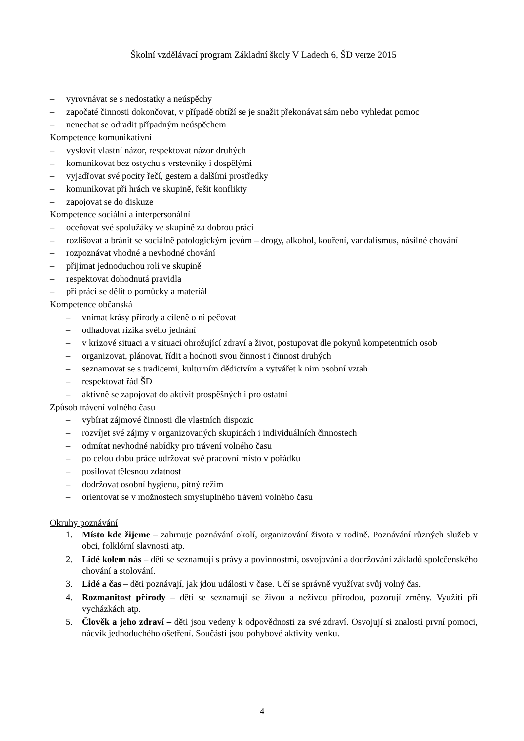Školní vzdělávací program Základní školy V Ladech 6, ŠD verze 2015
– vyrovnávat se s nedostatky a neúspěchy
– započaté činnosti dokončovat, v případě obtíží se je snažit překonávat sám nebo vyhledat pomoc
– nenechat se odradit případným neúspěchem
Kompetence komunikativní
– vyslovit vlastní názor, respektovat názor druhých
– komunikovat bez ostychu s vrstevníky i dospělými
– vyjadřovat své pocity řečí, gestem a dalšími prostředky
– komunikovat při hrách ve skupině, řešit konflikty
– zapojovat se do diskuze
Kompetence sociální a interpersonální
– oceňovat své spolužáky ve skupině za dobrou práci
– rozlišovat a bránit se sociálně patologickým jevům – drogy, alkohol, kouření, vandalismus, násilné chování
– rozpoznávat vhodné a nevhodné chování
– přijímat jednoduchou roli ve skupině
– respektovat dohodnutá pravidla
– při práci se dělit o pomůcky a materiál
Kompetence občanská
– vnímat krásy přírody a cíleně o ni pečovat
– odhadovat rizika svého jednání
– v krizové situaci a v situaci ohrožující zdraví a život, postupovat dle pokynů kompetentních osob
– organizovat, plánovat, řídit a hodnoti svou činnost i činnost druhých
– seznamovat se s tradicemi, kulturním dědictvím a vytvářet k nim osobní vztah
– respektovat řád ŠD
– aktivně se zapojovat do aktivit prospěšných i pro ostatní
Způsob trávení volného času
– vybírat zájmové činnosti dle vlastních dispozic
– rozvíjet své zájmy v organizovaných skupinách i individuálních činnostech
– odmítat nevhodné nabídky pro trávení volného času
– po celou dobu práce udržovat své pracovní místo v pořádku
– posilovat tělesnou zdatnost
– dodržovat osobní hygienu, pitný režim
– orientovat se v možnostech smysluplného trávení volného času
Okruhy poznávání
1. Místo kde žijeme – zahrnuje poznávání okolí, organizování života v rodině. Poznávání různých služeb v obci, folklórní slavnosti atp.
2. Lidé kolem nás – děti se seznamují s právy a povinnostmi, osvojování a dodržování základů společenského chování a stolování.
3. Lidé a čas – děti poznávají, jak jdou události v čase. Učí se správně využívat svůj volný čas.
4. Rozmanitost přírody – děti se seznamují se živou a neživou přírodou, pozorují změny. Využití při vycházkách atp.
5. Člověk a jeho zdraví – děti jsou vedeny k odpovědnosti za své zdraví. Osvojují si znalosti první pomoci, nácvik jednoduchého ošetření. Součástí jsou pohybové aktivity venku.
4